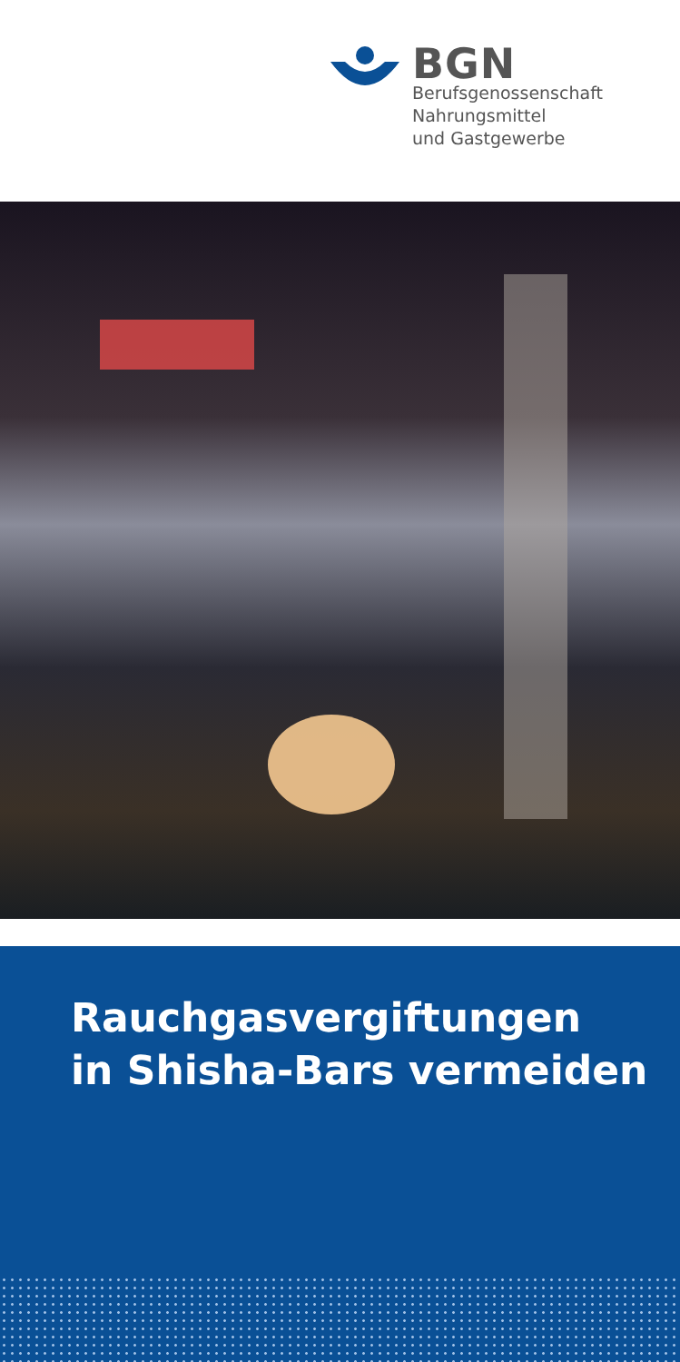BGN
Berufsgenossenschaft
Nahrungsmittel
und Gastgewerbe
Rauchgasvergiftungen
in Shisha-Bars vermeiden